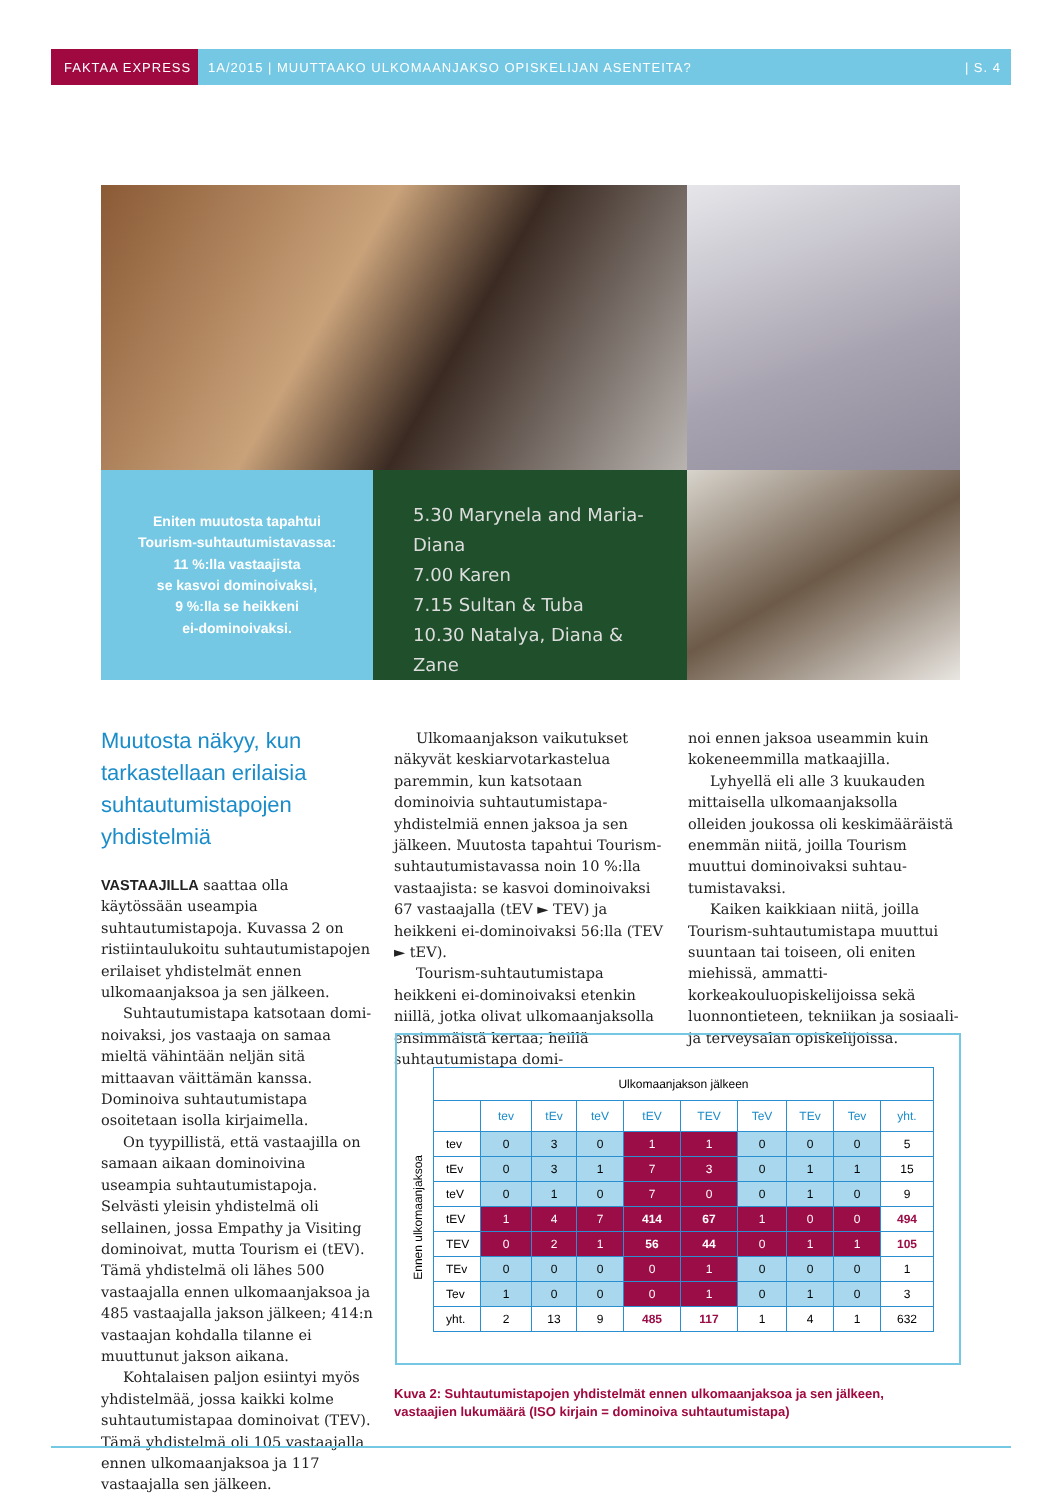FAKTAA EXPRESS 1A/2015 | MUUTTAAKO ULKOMAANJAKSO OPISKELIJAN ASENTEITA? | S. 4
Eniten muutosta tapahtui
Tourism-suhtautumistavassa:
11 %:lla vastaajista
se kasvoi dominoivaksi,
9 %:lla se heikkeni
ei-dominoivaksi.
5.30 Marynela and Maria-Diana
7.00 Karen
7.15 Sultan & Tuba
10.30 Natalya, Diana & Zane
Muutosta näkyy, kun tarkastellaan erilaisia suhtau­tumistapojen yhdistelmiä
VASTAAJILLA saattaa olla käytössään useampia suhtautumistapoja. Kuvassa 2 on ristiintaulukoitu suhtautumistapojen erilaiset yhdistelmät ennen ulkomaan­jaksoa ja sen jälkeen.
Suhtautumistapa katsotaan domi­noivaksi, jos vastaaja on samaa mieltä vähintään neljän sitä mittaavan väittä­män kanssa. Dominoiva suhtautumis­tapa osoitetaan isolla kirjaimella.
On tyypillistä, että vastaajilla on samaan aikaan dominoivina useampia suhtautumistapoja. Selvästi yleisin yhdistelmä oli sellainen, jossa Empathy ja Visiting dominoivat, mutta Tourism ei (tEV). Tämä yhdistelmä oli lähes 500 vastaajalla ennen ulkomaanjaksoa ja 485 vastaajalla jakson jälkeen; 414:n vastaajan kohdalla tilanne ei muuttunut jakson aikana.
Kohtalaisen paljon esiintyi myös yhdistelmää, jossa kaikki kolme suhtau­tumistapaa dominoivat (TEV). Tämä yhdistelmä oli 105 vastaajalla ennen ulkomaanjaksoa ja 117 vastaajalla sen jälkeen.
Ulkomaanjakson vaikutukset näky­vät keskiarvotarkastelua paremmin, kun katsotaan dominoivia suhtautumistapa­yhdistelmiä ennen jaksoa ja sen jälkeen. Muutosta tapahtui Tourism-suhtautu­mistavassa noin 10 %:lla vastaajista: se kasvoi dominoivaksi 67 vastaajalla (tEV ► TEV) ja heikkeni ei-dominoi­vaksi 56:lla (TEV ► tEV).
Tourism-suhtautumistapa heikkeni ei-dominoivaksi etenkin niillä, jotka olivat ulkomaanjaksolla ensimmäistä kertaa; heillä suhtautumistapa domi-
noi ennen jaksoa useammin kuin koke­neemmilla matkaajilla.
Lyhyellä eli alle 3 kuukauden mittai­sella ulkomaanjaksolla olleiden joukossa oli keskimääräistä enemmän niitä, joilla Tourism muuttui dominoivaksi suhtau­tumistavaksi.
Kaiken kaikkiaan niitä, joilla Tourism-suhtautumistapa muuttui suuntaan tai toiseen, oli eniten miehissä, ammatti­korkeakouluopiskelijoissa sekä luonnon­tieteen, tekniikan ja sosiaali- ja terveys­alan opiskelijoissa.
Ennen ulkomaanjaksoa
| Ulkomaanjakson jälkeen | | | | | | | | | |
| | tev | tEv | teV | tEV | TEV | TeV | TEv | Tev | yht. |
| tev | 0 | 3 | 0 | 1 | 1 | 0 | 0 | 0 | 5 |
| tEv | 0 | 3 | 1 | 7 | 3 | 0 | 1 | 1 | 15 |
| teV | 0 | 1 | 0 | 7 | 0 | 0 | 1 | 0 | 9 |
| tEV | 1 | 4 | 7 | 414 | 67 | 1 | 0 | 0 | 494 |
| TEV | 0 | 2 | 1 | 56 | 44 | 0 | 1 | 1 | 105 |
| TEv | 0 | 0 | 0 | 0 | 1 | 0 | 0 | 0 | 1 |
| Tev | 1 | 0 | 0 | 0 | 1 | 0 | 1 | 0 | 3 |
| yht. | 2 | 13 | 9 | 485 | 117 | 1 | 4 | 1 | 632 |
Kuva 2: Suhtautumistapojen yhdistelmät ennen ulkomaanjaksoa ja sen jälkeen,
vastaajien lukumäärä (ISO kirjain = dominoiva suhtautumistapa)